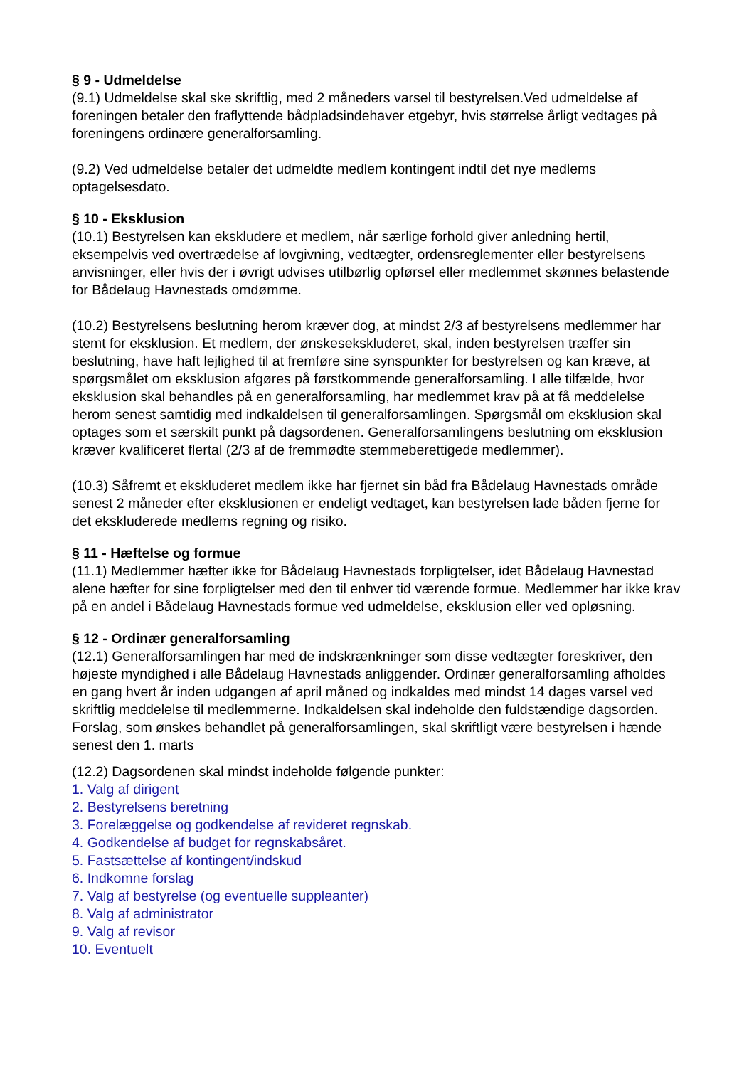§ 9 - Udmeldelse
(9.1) Udmeldelse skal ske skriftlig, med 2 måneders varsel til bestyrelsen.Ved udmeldelse af foreningen betaler den fraflyttende bådpladsindehaver etgebyr, hvis størrelse årligt vedtages på foreningens ordinære generalforsamling.
(9.2) Ved udmeldelse betaler det udmeldte medlem kontingent indtil det nye medlems optagelsesdato.
§ 10 - Eksklusion
(10.1) Bestyrelsen kan ekskludere et medlem, når særlige forhold giver anledning hertil, eksempelvis ved overtrædelse af lovgivning, vedtægter, ordensreglementer eller bestyrelsens anvisninger, eller hvis der i øvrigt udvises utilbørlig opførsel eller medlemmet skønnes belastende for Bådelaug Havnestads omdømme.
(10.2) Bestyrelsens beslutning herom kræver dog, at mindst 2/3 af bestyrelsens medlemmer har stemt for eksklusion. Et medlem, der ønskesekskluderet, skal, inden bestyrelsen træffer sin beslutning, have haft lejlighed til at fremføre sine synspunkter for bestyrelsen og kan kræve, at spørgsmålet om eksklusion afgøres på førstkommende generalforsamling. I alle tilfælde, hvor eksklusion skal behandles på en generalforsamling, har medlemmet krav på at få meddelelse herom senest samtidig med indkaldelsen til generalforsamlingen. Spørgsmål om eksklusion skal optages som et særskilt punkt på dagsordenen. Generalforsamlingens beslutning om eksklusion kræver kvalificeret flertal (2/3 af de fremmødte stemmeberettigede medlemmer).
(10.3) Såfremt et ekskluderet medlem ikke har fjernet sin båd fra Bådelaug Havnestads område senest 2 måneder efter eksklusionen er endeligt vedtaget, kan bestyrelsen lade båden fjerne for det ekskluderede medlems regning og risiko.
§ 11 - Hæftelse og formue
(11.1) Medlemmer hæfter ikke for Bådelaug Havnestads forpligtelser, idet Bådelaug Havnestad alene hæfter for sine forpligtelser med den til enhver tid værende formue. Medlemmer har ikke krav på en andel i Bådelaug Havnestads formue ved udmeldelse, eksklusion eller ved opløsning.
§ 12 - Ordinær generalforsamling
(12.1) Generalforsamlingen har med de indskrænkninger som disse vedtægter foreskriver, den højeste myndighed i alle Bådelaug Havnestads anliggender. Ordinær generalforsamling afholdes en gang hvert år inden udgangen af april måned og indkaldes med mindst 14 dages varsel ved skriftlig meddelelse til medlemmerne. Indkaldelsen skal indeholde den fuldstændige dagsorden. Forslag, som ønskes behandlet på generalforsamlingen, skal skriftligt være bestyrelsen i hænde senest den 1. marts
(12.2) Dagsordenen skal mindst indeholde følgende punkter:
1. Valg af dirigent
2. Bestyrelsens beretning
3. Forelæggelse og godkendelse af revideret regnskab.
4. Godkendelse af budget for regnskabsåret.
5. Fastsættelse af kontingent/indskud
6. Indkomne forslag
7. Valg af bestyrelse (og eventuelle suppleanter)
8. Valg af administrator
9. Valg af revisor
10. Eventuelt